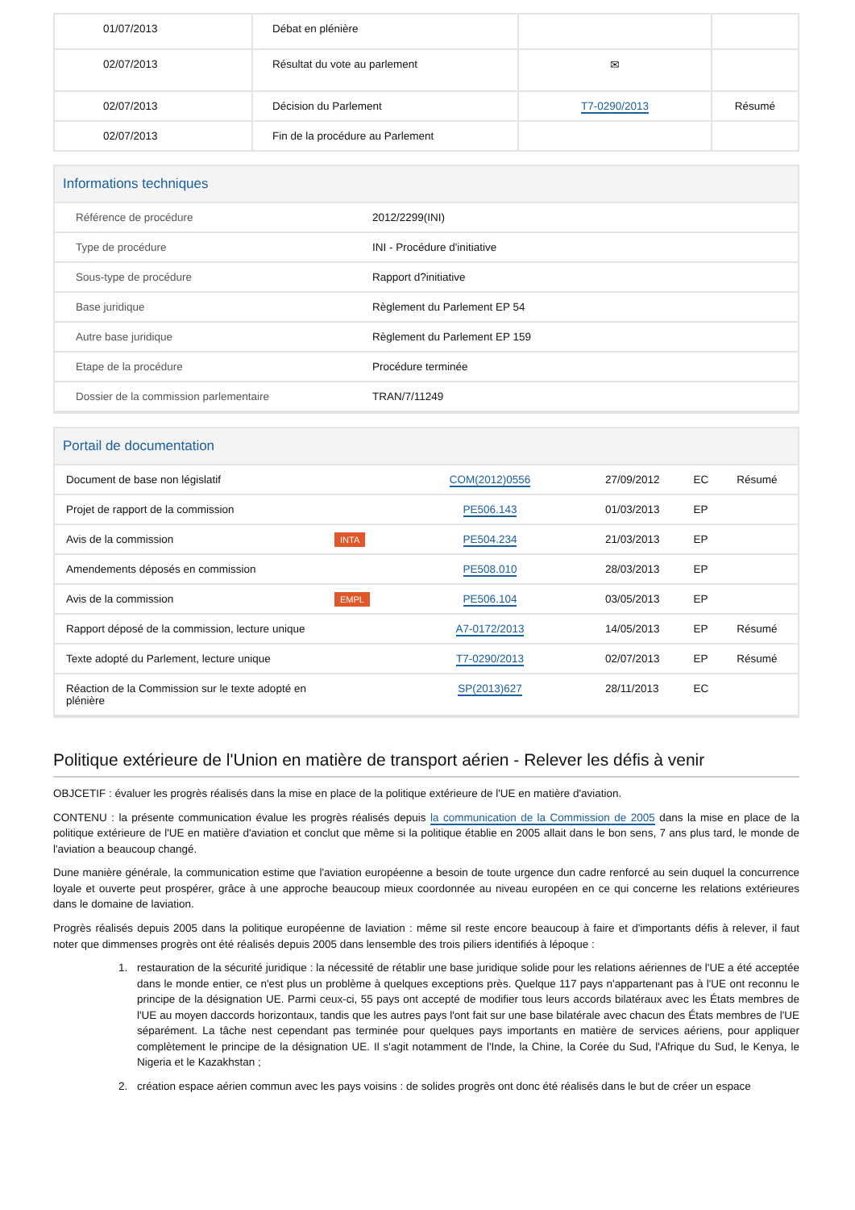| 01/07/2013 | Débat en plénière | | |
| 02/07/2013 | Résultat du vote au parlement | ✉ | |
| 02/07/2013 | Décision du Parlement | T7-0290/2013 | Résumé |
| 02/07/2013 | Fin de la procédure au Parlement | | |
Informations techniques
| Référence de procédure | 2012/2299(INI) |
| Type de procédure | INI - Procédure d'initiative |
| Sous-type de procédure | Rapport d?initiative |
| Base juridique | Règlement du Parlement EP 54 |
| Autre base juridique | Règlement du Parlement EP 159 |
| Etape de la procédure | Procédure terminée |
| Dossier de la commission parlementaire | TRAN/7/11249 |
Portail de documentation
| Document de base non législatif | | COM(2012)0556 | 27/09/2012 | EC | Résumé |
| Projet de rapport de la commission | | PE506.143 | 01/03/2013 | EP | |
| Avis de la commission | INTA | PE504.234 | 21/03/2013 | EP | |
| Amendements déposés en commission | | PE508.010 | 28/03/2013 | EP | |
| Avis de la commission | EMPL | PE506.104 | 03/05/2013 | EP | |
| Rapport déposé de la commission, lecture unique | | A7-0172/2013 | 14/05/2013 | EP | Résumé |
| Texte adopté du Parlement, lecture unique | | T7-0290/2013 | 02/07/2013 | EP | Résumé |
| Réaction de la Commission sur le texte adopté en plénière | | SP(2013)627 | 28/11/2013 | EC | |
Politique extérieure de l'Union en matière de transport aérien - Relever les défis à venir
OBJCETIF : évaluer les progrès réalisés dans la mise en place de la politique extérieure de l'UE en matière d'aviation.
CONTENU : la présente communication évalue les progrès réalisés depuis la communication de la Commission de 2005 dans la mise en place de la politique extérieure de l'UE en matière d'aviation et conclut que même si la politique établie en 2005 allait dans le bon sens, 7 ans plus tard, le monde de l'aviation a beaucoup changé.
Dune manière générale, la communication estime que l'aviation européenne a besoin de toute urgence dun cadre renforcé au sein duquel la concurrence loyale et ouverte peut prospérer, grâce à une approche beaucoup mieux coordonnée au niveau européen en ce qui concerne les relations extérieures dans le domaine de laviation.
Progrès réalisés depuis 2005 dans la politique européenne de laviation : même sil reste encore beaucoup à faire et d'importants défis à relever, il faut noter que dimmenses progrès ont été réalisés depuis 2005 dans lensemble des trois piliers identifiés à lépoque :
1. restauration de la sécurité juridique : la nécessité de rétablir une base juridique solide pour les relations aériennes de l'UE a été acceptée dans le monde entier, ce n'est plus un problème à quelques exceptions près. Quelque 117 pays n'appartenant pas à l'UE ont reconnu le principe de la désignation UE. Parmi ceux-ci, 55 pays ont accepté de modifier tous leurs accords bilatéraux avec les États membres de l'UE au moyen daccords horizontaux, tandis que les autres pays l'ont fait sur une base bilatérale avec chacun des États membres de l'UE séparément. La tâche nest cependant pas terminée pour quelques pays importants en matière de services aériens, pour appliquer complètement le principe de la désignation UE. Il s'agit notamment de l'Inde, la Chine, la Corée du Sud, l'Afrique du Sud, le Kenya, le Nigeria et le Kazakhstan ;
2. création espace aérien commun avec les pays voisins : de solides progrès ont donc été réalisés dans le but de créer un espace